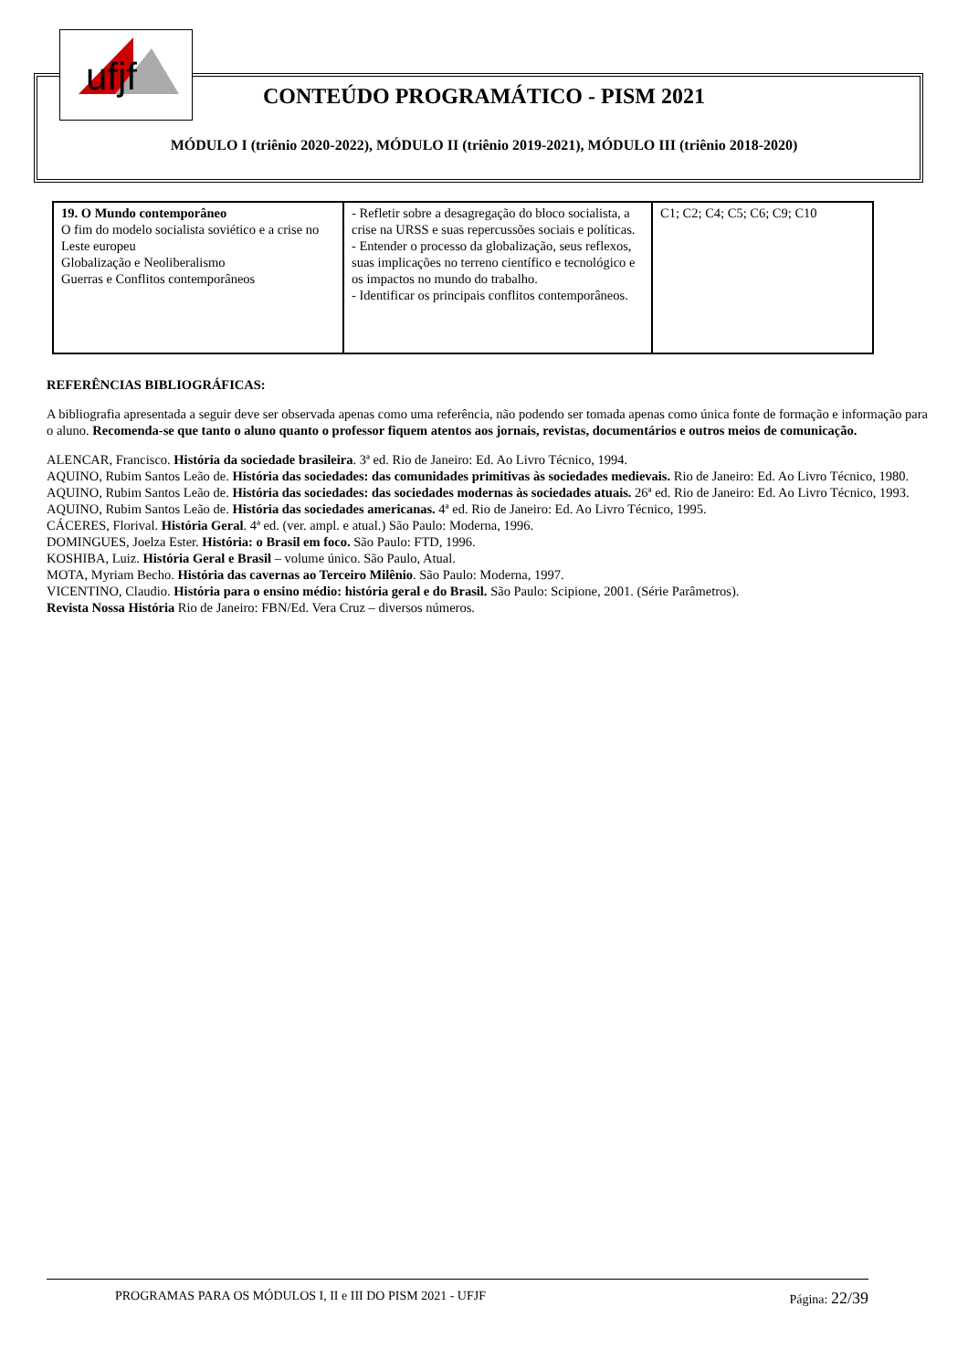ufjf
CONTEÚDO PROGRAMÁTICO - PISM 2021
MÓDULO I (triênio 2020-2022), MÓDULO II (triênio 2019-2021), MÓDULO III (triênio 2018-2020)
| 19. O Mundo contemporâneo O fim do modelo socialista soviético e a crise no Leste europeu Globalização e Neoliberalismo Guerras e Conflitos contemporâneos | - Refletir sobre a desagregação do bloco socialista, a crise na URSS e suas repercussões sociais e políticas. - Entender o processo da globalização, seus reflexos, suas implicações no terreno científico e tecnológico e os impactos no mundo do trabalho. - Identificar os principais conflitos contemporâneos. | C1; C2; C4; C5; C6; C9; C10 |
REFERÊNCIAS BIBLIOGRÁFICAS:
A bibliografia apresentada a seguir deve ser observada apenas como uma referência, não podendo ser tomada apenas como única fonte de formação e informação para o aluno. Recomenda-se que tanto o aluno quanto o professor fiquem atentos aos jornais, revistas, documentários e outros meios de comunicação.
ALENCAR, Francisco. História da sociedade brasileira. 3ª ed. Rio de Janeiro: Ed. Ao Livro Técnico, 1994.
AQUINO, Rubim Santos Leão de. História das sociedades: das comunidades primitivas às sociedades medievais. Rio de Janeiro: Ed. Ao Livro Técnico, 1980.
AQUINO, Rubim Santos Leão de. História das sociedades: das sociedades modernas às sociedades atuais. 26ª ed. Rio de Janeiro: Ed. Ao Livro Técnico, 1993.
AQUINO, Rubim Santos Leão de. História das sociedades americanas. 4ª ed. Rio de Janeiro: Ed. Ao Livro Técnico, 1995.
CÁCERES, Florival. História Geral. 4ª ed. (ver. ampl. e atual.) São Paulo: Moderna, 1996.
DOMINGUES, Joelza Ester. História: o Brasil em foco. São Paulo: FTD, 1996.
KOSHIBA, Luiz. História Geral e Brasil – volume único. São Paulo, Atual.
MOTA, Myriam Becho. História das cavernas ao Terceiro Milênio. São Paulo: Moderna, 1997.
VICENTINO, Claudio. História para o ensino médio: história geral e do Brasil. São Paulo: Scipione, 2001. (Série Parâmetros).
Revista Nossa História Rio de Janeiro: FBN/Ed. Vera Cruz – diversos números.
PROGRAMAS PARA OS MÓDULOS I, II e III DO PISM 2021 - UFJF Página: 22/39